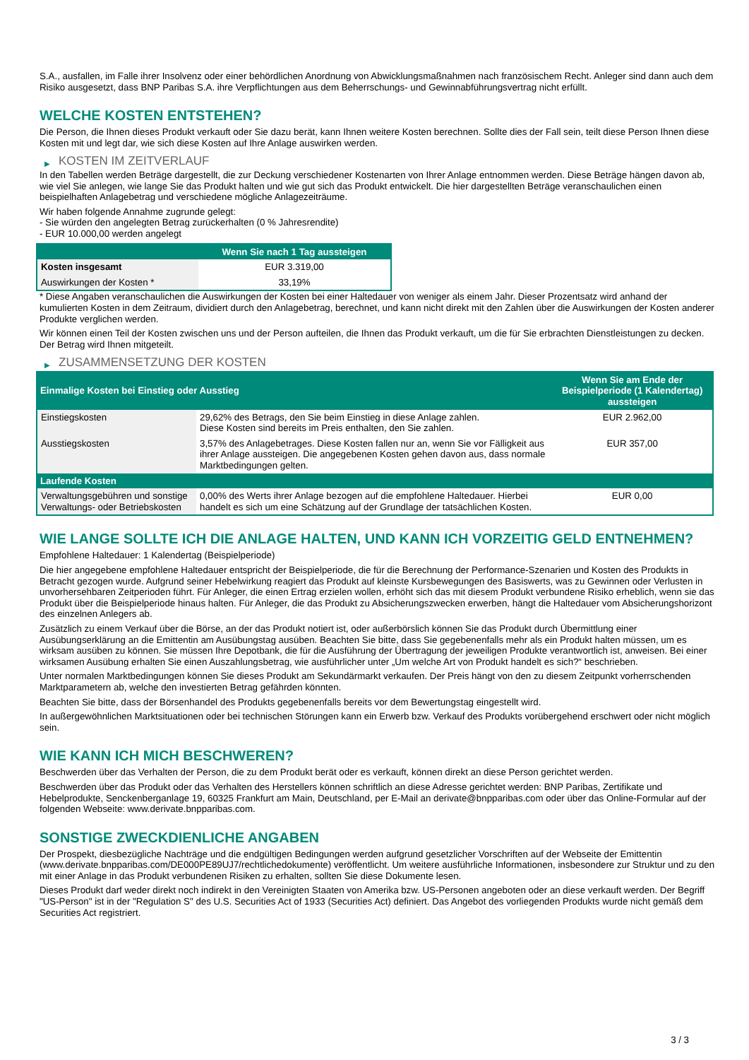S.A., ausfallen, im Falle ihrer Insolvenz oder einer behördlichen Anordnung von Abwicklungsmaßnahmen nach französischem Recht. Anleger sind dann auch dem Risiko ausgesetzt, dass BNP Paribas S.A. ihre Verpflichtungen aus dem Beherrschungs- und Gewinnabführungsvertrag nicht erfüllt.
WELCHE KOSTEN ENTSTEHEN?
Die Person, die Ihnen dieses Produkt verkauft oder Sie dazu berät, kann Ihnen weitere Kosten berechnen. Sollte dies der Fall sein, teilt diese Person Ihnen diese Kosten mit und legt dar, wie sich diese Kosten auf Ihre Anlage auswirken werden.
▶ KOSTEN IM ZEITVERLAUF
In den Tabellen werden Beträge dargestellt, die zur Deckung verschiedener Kostenarten von Ihrer Anlage entnommen werden. Diese Beträge hängen davon ab, wie viel Sie anlegen, wie lange Sie das Produkt halten und wie gut sich das Produkt entwickelt. Die hier dargestellten Beträge veranschaulichen einen beispielhaften Anlagebetrag und verschiedene mögliche Anlagezeiträume.
Wir haben folgende Annahme zugrunde gelegt:
- Sie würden den angelegten Betrag zurückerhalten (0 % Jahresrendite)
- EUR 10.000,00 werden angelegt
| | Wenn Sie nach 1 Tag aussteigen |
| --- | --- |
| Kosten insgesamt | EUR 3.319,00 |
| Auswirkungen der Kosten * | 33,19% |
* Diese Angaben veranschaulichen die Auswirkungen der Kosten bei einer Haltedauer von weniger als einem Jahr. Dieser Prozentsatz wird anhand der kumulierten Kosten in dem Zeitraum, dividiert durch den Anlagebetrag, berechnet, und kann nicht direkt mit den Zahlen über die Auswirkungen der Kosten anderer Produkte verglichen werden.
Wir können einen Teil der Kosten zwischen uns und der Person aufteilen, die Ihnen das Produkt verkauft, um die für Sie erbrachten Dienstleistungen zu decken. Der Betrag wird Ihnen mitgeteilt.
▶ ZUSAMMENSETZUNG DER KOSTEN
| Einmalige Kosten bei Einstieg oder Ausstieg | | Wenn Sie am Ende der Beispielperiode (1 Kalendertag) aussteigen |
| --- | --- | --- |
| Einstiegskosten | 29,62% des Betrags, den Sie beim Einstieg in diese Anlage zahlen. Diese Kosten sind bereits im Preis enthalten, den Sie zahlen. | EUR 2.962,00 |
| Ausstiegskosten | 3,57% des Anlagebetrages. Diese Kosten fallen nur an, wenn Sie vor Fälligkeit aus ihrer Anlage aussteigen. Die angegebenen Kosten gehen davon aus, dass normale Marktbedingungen gelten. | EUR 357,00 |
| Laufende Kosten | | |
| Verwaltungsgebühren und sonstige Verwaltungs- oder Betriebskosten | 0,00% des Werts ihrer Anlage bezogen auf die empfohlene Haltedauer. Hierbei handelt es sich um eine Schätzung auf der Grundlage der tatsächlichen Kosten. | EUR 0,00 |
WIE LANGE SOLLTE ICH DIE ANLAGE HALTEN, UND KANN ICH VORZEITIG GELD ENTNEHMEN?
Empfohlene Haltedauer: 1 Kalendertag (Beispielperiode)
Die hier angegebene empfohlene Haltedauer entspricht der Beispielperiode, die für die Berechnung der Performance-Szenarien und Kosten des Produkts in Betracht gezogen wurde. Aufgrund seiner Hebelwirkung reagiert das Produkt auf kleinste Kursbewegungen des Basiswerts, was zu Gewinnen oder Verlusten in unvorhersehbaren Zeitperioden führt. Für Anleger, die einen Ertrag erzielen wollen, erhöht sich das mit diesem Produkt verbundene Risiko erheblich, wenn sie das Produkt über die Beispielperiode hinaus halten. Für Anleger, die das Produkt zu Absicherungszwecken erwerben, hängt die Haltedauer vom Absicherungshorizont des einzelnen Anlegers ab.
Zusätzlich zu einem Verkauf über die Börse, an der das Produkt notiert ist, oder außerbörslich können Sie das Produkt durch Übermittlung einer Ausübungserklärung an die Emittentin am Ausübungstag ausüben. Beachten Sie bitte, dass Sie gegebenenfalls mehr als ein Produkt halten müssen, um es wirksam ausüben zu können. Sie müssen Ihre Depotbank, die für die Ausführung der Übertragung der jeweiligen Produkte verantwortlich ist, anweisen. Bei einer wirksamen Ausübung erhalten Sie einen Auszahlungsbetrag, wie ausführlicher unter „Um welche Art von Produkt handelt es sich?“ beschrieben.
Unter normalen Marktbedingungen können Sie dieses Produkt am Sekundärmarkt verkaufen. Der Preis hängt von den zu diesem Zeitpunkt vorherrschenden Marktparametern ab, welche den investierten Betrag gefährden könnten.
Beachten Sie bitte, dass der Börsenhandel des Produkts gegebenenfalls bereits vor dem Bewertungstag eingestellt wird.
In außergewöhnlichen Marktsituationen oder bei technischen Störungen kann ein Erwerb bzw. Verkauf des Produkts vorübergehend erschwert oder nicht möglich sein.
WIE KANN ICH MICH BESCHWEREN?
Beschwerden über das Verhalten der Person, die zu dem Produkt berät oder es verkauft, können direkt an diese Person gerichtet werden.
Beschwerden über das Produkt oder das Verhalten des Herstellers können schriftlich an diese Adresse gerichtet werden: BNP Paribas, Zertifikate und Hebelprodukte, Senckenberganlage 19, 60325 Frankfurt am Main, Deutschland, per E-Mail an derivate@bnpparibas.com oder über das Online-Formular auf der folgenden Webseite: www.derivate.bnpparibas.com.
SONSTIGE ZWECKDIENLICHE ANGABEN
Der Prospekt, diesbezügliche Nachträge und die endgültigen Bedingungen werden aufgrund gesetzlicher Vorschriften auf der Webseite der Emittentin (www.derivate.bnpparibas.com/DE000PE89UJ7/rechtlichedokumente) veröffentlicht. Um weitere ausführliche Informationen, insbesondere zur Struktur und zu den mit einer Anlage in das Produkt verbundenen Risiken zu erhalten, sollten Sie diese Dokumente lesen.
Dieses Produkt darf weder direkt noch indirekt in den Vereinigten Staaten von Amerika bzw. US-Personen angeboten oder an diese verkauft werden. Der Begriff "US-Person" ist in der "Regulation S" des U.S. Securities Act of 1933 (Securities Act) definiert. Das Angebot des vorliegenden Produkts wurde nicht gemäß dem Securities Act registriert.
3 / 3